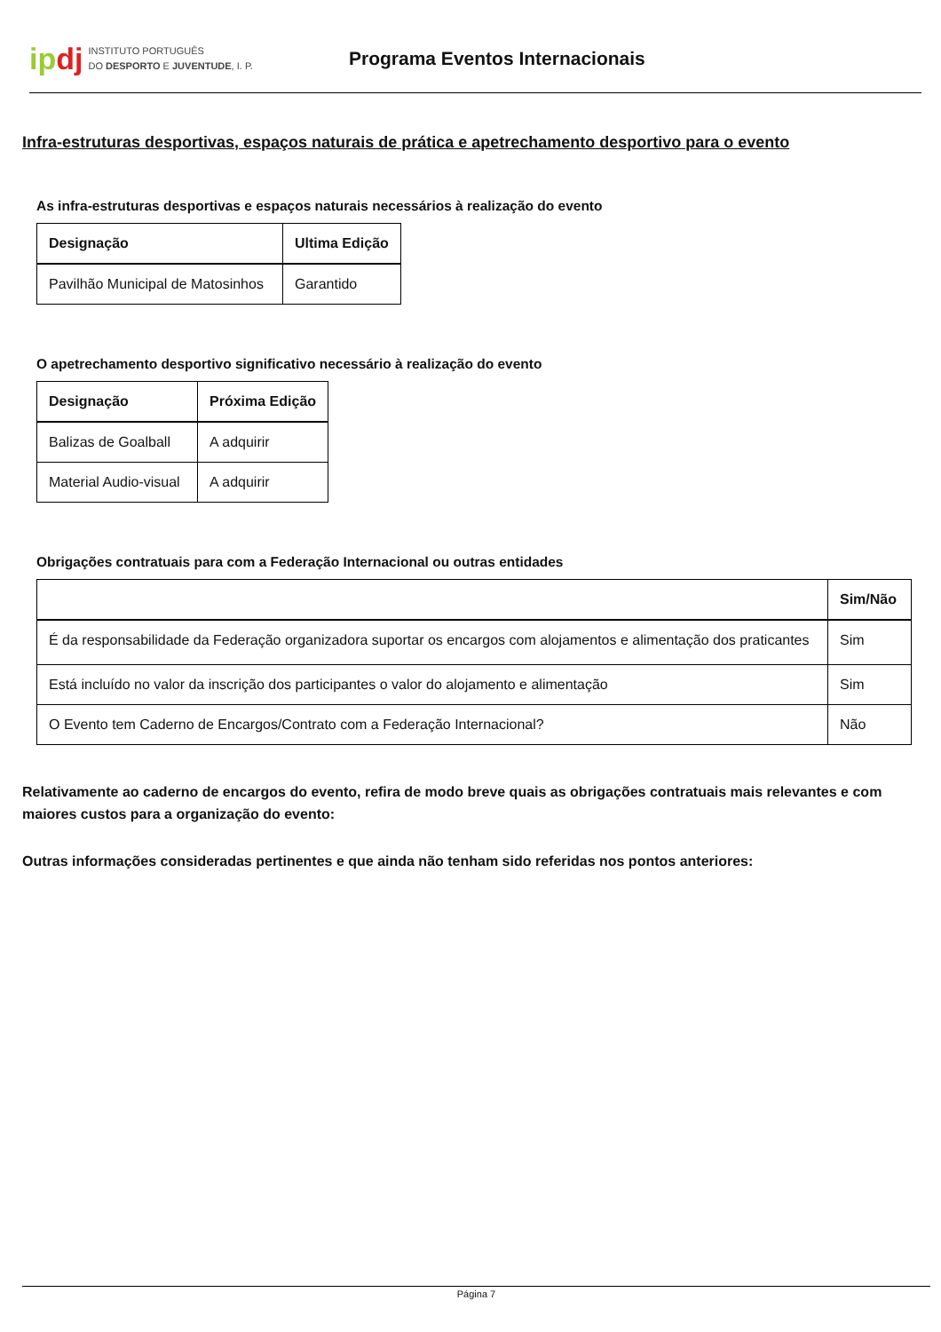ipdj
INSTITUTO PORTUGUÊS
DO DESPORTO E JUVENTUDE, I. P.
Programa Eventos Internacionais
Infra-estruturas desportivas, espaços naturais de prática e apetrechamento desportivo para o evento
As infra-estruturas desportivas e espaços naturais necessários à realização do evento
| Designação | Ultima Edição |
| --- | --- |
| Pavilhão Municipal de Matosinhos | Garantido |
O apetrechamento desportivo significativo necessário à realização do evento
| Designação | Próxima Edição |
| --- | --- |
| Balizas de Goalball | A adquirir |
| Material Audio-visual | A adquirir |
Obrigações contratuais para com a Federação Internacional ou outras entidades
| | Sim/Não |
| --- | --- |
| É da responsabilidade da Federação organizadora suportar os encargos com alojamentos e alimentação dos praticantes | Sim |
| Está incluído no valor da inscrição dos participantes o valor do alojamento e alimentação | Sim |
| O Evento tem Caderno de Encargos/Contrato com a Federação Internacional? | Não |
Relativamente ao caderno de encargos do evento, refira de modo breve quais as obrigações contratuais mais relevantes e com maiores custos para a organização do evento:
Outras informações consideradas pertinentes e que ainda não tenham sido referidas nos pontos anteriores:
Página 7